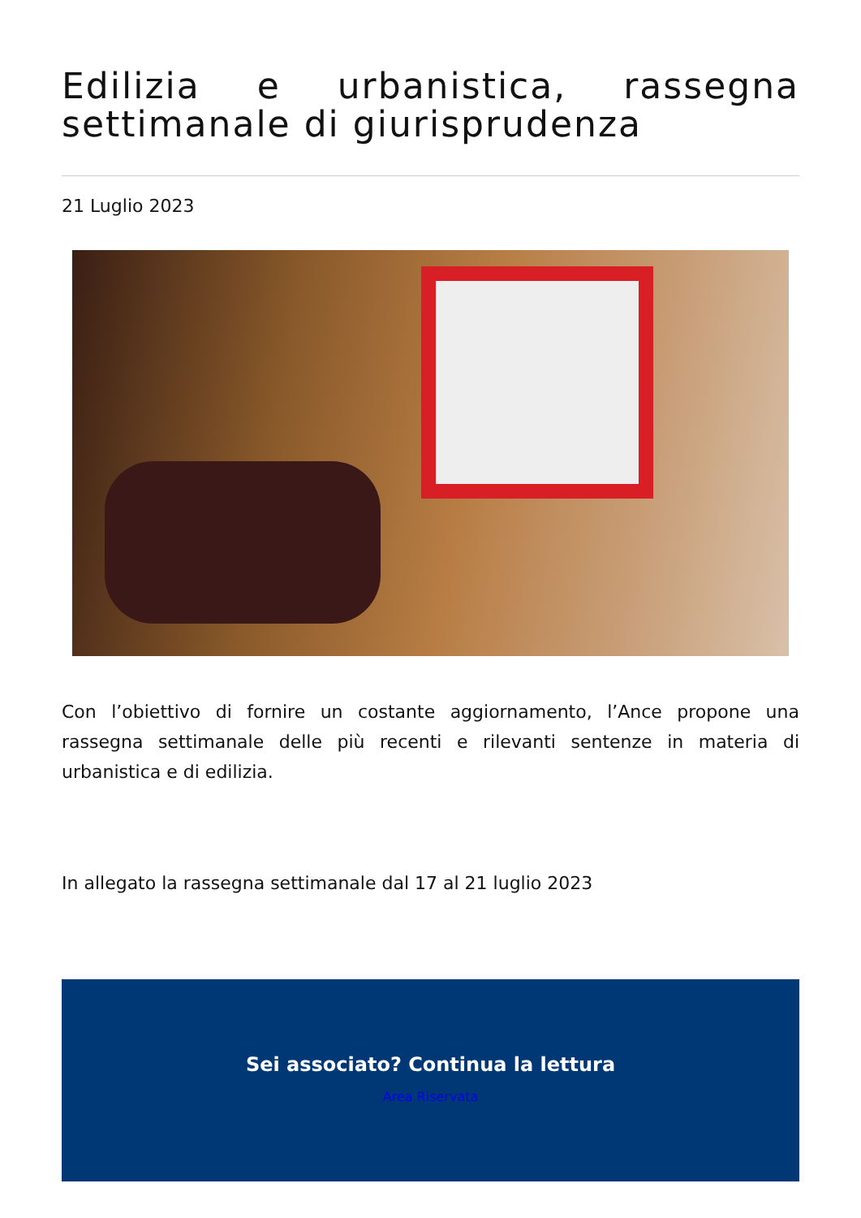Edilizia e urbanistica, rassegna settimanale di giurisprudenza
21 Luglio 2023
Con l’obiettivo di fornire un costante aggiornamento, l’Ance propone una rassegna settimanale delle più recenti e rilevanti sentenze in materia di urbanistica e di edilizia.
In allegato la rassegna settimanale dal 17 al 21 luglio 2023
Sei associato? Continua la lettura
Area Riservata